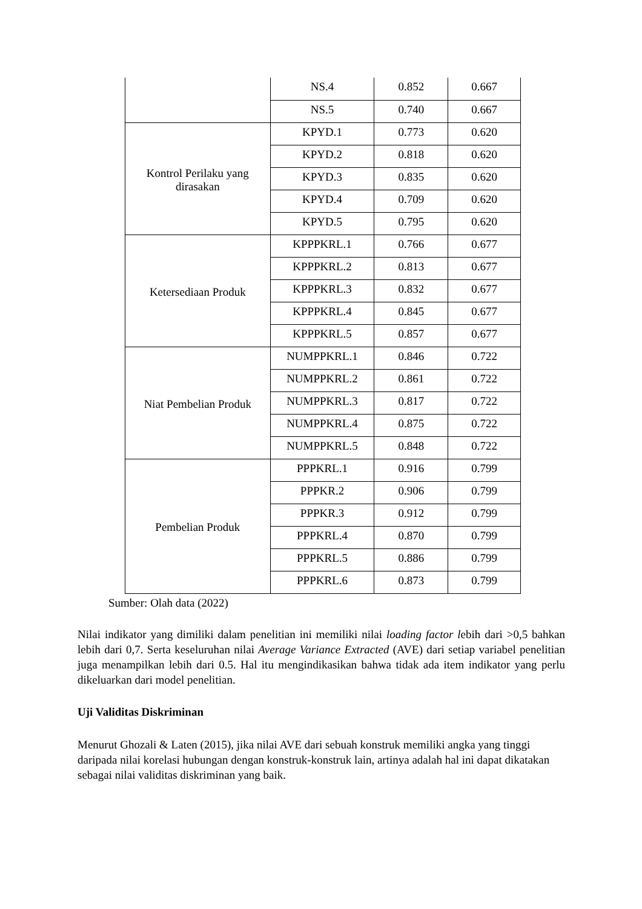| | NS.4 | 0.852 | 0.667 |
| | NS.5 | 0.740 | 0.667 |
| Kontrol Perilaku yang dirasakan | KPYD.1 | 0.773 | 0.620 |
| | KPYD.2 | 0.818 | 0.620 |
| | KPYD.3 | 0.835 | 0.620 |
| | KPYD.4 | 0.709 | 0.620 |
| | KPYD.5 | 0.795 | 0.620 |
| Ketersediaan Produk | KPPPKRL.1 | 0.766 | 0.677 |
| | KPPPKRL.2 | 0.813 | 0.677 |
| | KPPPKRL.3 | 0.832 | 0.677 |
| | KPPPKRL.4 | 0.845 | 0.677 |
| | KPPPKRL.5 | 0.857 | 0.677 |
| Niat Pembelian Produk | NUMPPKRL.1 | 0.846 | 0.722 |
| | NUMPPKRL.2 | 0.861 | 0.722 |
| | NUMPPKRL.3 | 0.817 | 0.722 |
| | NUMPPKRL.4 | 0.875 | 0.722 |
| | NUMPPKRL.5 | 0.848 | 0.722 |
| Pembelian Produk | PPPKRL.1 | 0.916 | 0.799 |
| | PPPKR.2 | 0.906 | 0.799 |
| | PPPKR.3 | 0.912 | 0.799 |
| | PPPKRL.4 | 0.870 | 0.799 |
| | PPPKRL.5 | 0.886 | 0.799 |
| | PPPKRL.6 | 0.873 | 0.799 |
Sumber: Olah data (2022)
Nilai indikator yang dimiliki dalam penelitian ini memiliki nilai loading factor lebih dari >0,5 bahkan lebih dari 0,7. Serta keseluruhan nilai Average Variance Extracted (AVE) dari setiap variabel penelitian juga menampilkan lebih dari 0.5. Hal itu mengindikasikan bahwa tidak ada item indikator yang perlu dikeluarkan dari model penelitian.
Uji Validitas Diskriminan
Menurut Ghozali & Laten (2015), jika nilai AVE dari sebuah konstruk memiliki angka yang tinggi daripada nilai korelasi hubungan dengan konstruk-konstruk lain, artinya adalah hal ini dapat dikatakan sebagai nilai validitas diskriminan yang baik.